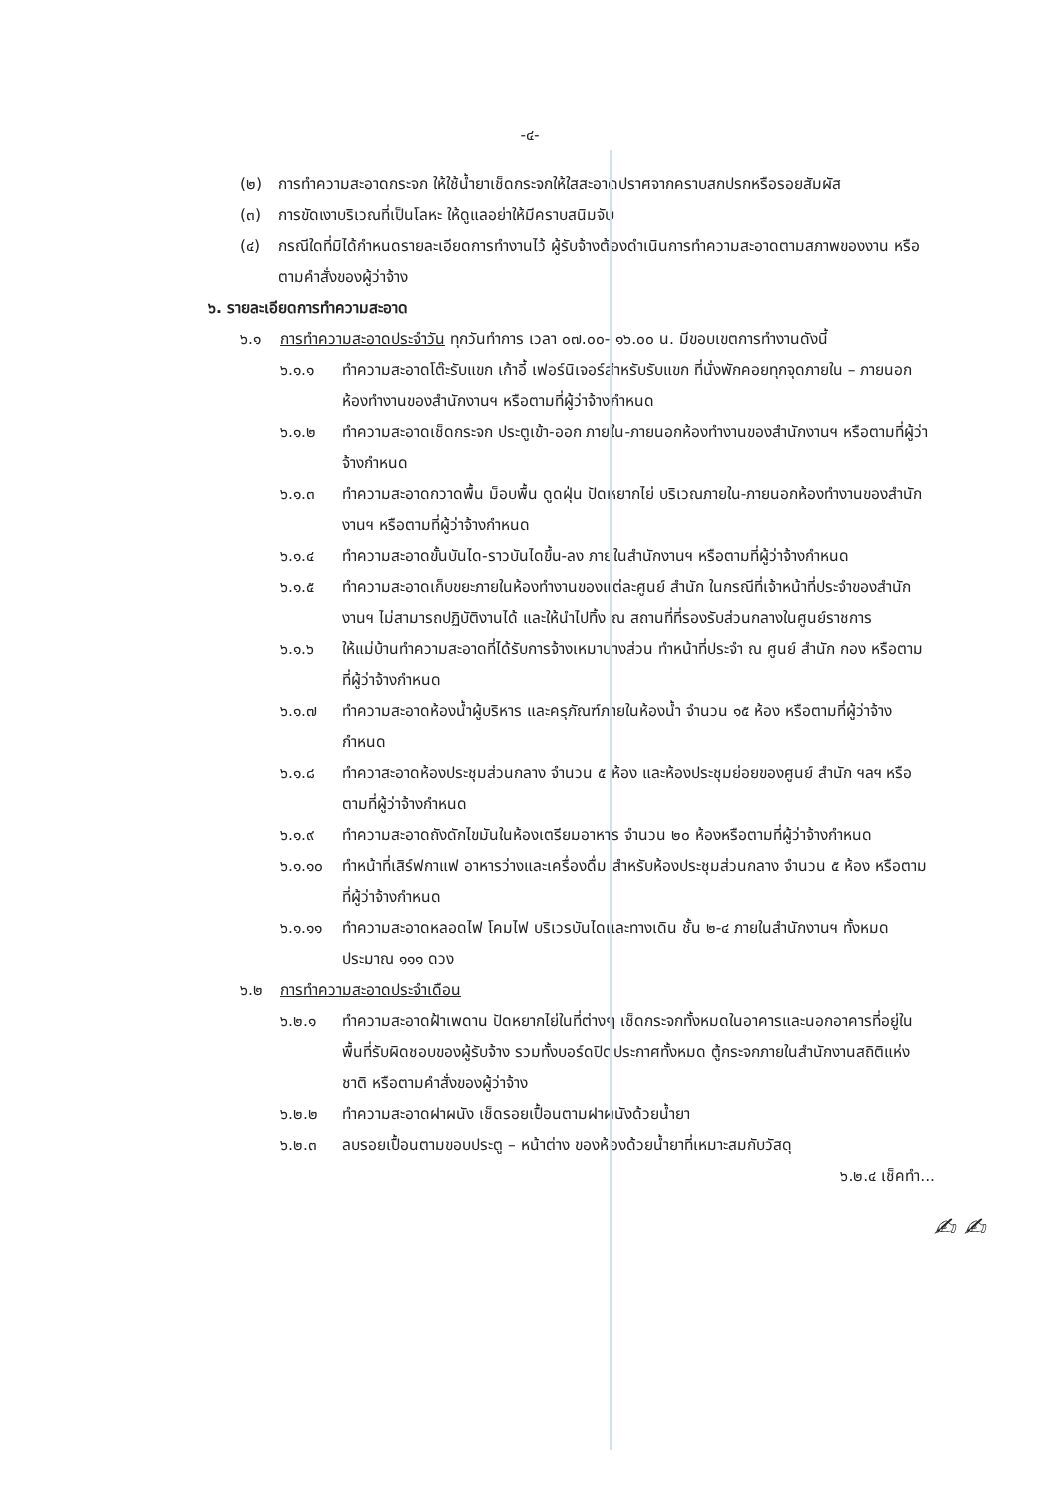-๔-
(๒) การทำความสะอาดกระจก ให้ใช้น้ำยาเช็ดกระจกให้ใสสะอาดปราศจากคราบสกปรกหรือรอยสัมผัส
(๓) การขัดเงาบริเวณที่เป็นโลหะ ให้ดูแลอย่าให้มีคราบสนิมจับ
(๔) กรณีใดที่มิได้กำหนดรายละเอียดการทำงานไว้ ผู้รับจ้างต้องดำเนินการทำความสะอาดตามสภาพของงาน หรือตามคำสั่งของผู้ว่าจ้าง
๖. รายละเอียดการทำความสะอาด
๖.๑ การทำความสะอาดประจำวัน ทุกวันทำการ เวลา ๐๗.๐๐- ๑๖.๐๐ น. มีขอบเขตการทำงานดังนี้
๖.๑.๑ ทำความสะอาดโต๊ะรับแขก เก้าอี้ เฟอร์นิเจอร์สำหรับรับแขก ที่นั่งพักคอยทุกจุดภายใน – ภายนอกห้องทำงานของสำนักงานฯ หรือตามที่ผู้ว่าจ้างกำหนด
๖.๑.๒ ทำความสะอาดเช็ดกระจก ประตูเข้า-ออก ภายใน-ภายนอกห้องทำงานของสำนักงานฯ หรือตามที่ผู้ว่าจ้างกำหนด
๖.๑.๓ ทำความสะอาดกวาดพื้น ม็อบพื้น ดูดฝุ่น ปัดหยากไย่ บริเวณภายใน-ภายนอกห้องทำงานของสำนักงานฯ หรือตามที่ผู้ว่าจ้างกำหนด
๖.๑.๔ ทำความสะอาดขั้นบันได-ราวบันไดขึ้น-ลง ภายในสำนักงานฯ หรือตามที่ผู้ว่าจ้างกำหนด
๖.๑.๕ ทำความสะอาดเก็บขยะภายในห้องทำงานของแต่ละศูนย์ สำนัก ในกรณีที่เจ้าหน้าที่ประจำของสำนักงานฯ ไม่สามารถปฏิบัติงานได้ และให้นำไปทิ้ง ณ สถานที่ที่รองรับส่วนกลางในศูนย์ราชการ
๖.๑.๖ ให้แม่บ้านทำความสะอาดที่ได้รับการจ้างเหมาบางส่วน ทำหน้าที่ประจำ ณ ศูนย์ สำนัก กอง หรือตามที่ผู้ว่าจ้างกำหนด
๖.๑.๗ ทำความสะอาดห้องน้ำผู้บริหาร และครุภัณฑ์ภายในห้องน้ำ จำนวน ๑๕ ห้อง หรือตามที่ผู้ว่าจ้างกำหนด
๖.๑.๘ ทำควาสะอาดห้องประชุมส่วนกลาง จำนวน ๕ ห้อง และห้องประชุมย่อยของศูนย์ สำนัก ฯลฯ หรือตามที่ผู้ว่าจ้างกำหนด
๖.๑.๙ ทำความสะอาดถังดักไขมันในห้องเตรียมอาหาร จำนวน ๒๐ ห้องหรือตามที่ผู้ว่าจ้างกำหนด
๖.๑.๑๐ ทำหน้าที่เสิร์ฟกาแฟ อาหารว่างและเครื่องดื่ม สำหรับห้องประชุมส่วนกลาง จำนวน ๕ ห้อง หรือตามที่ผู้ว่าจ้างกำหนด
๖.๑.๑๑ ทำความสะอาดหลอดไฟ โคมไฟ บริเวรบันไดและทางเดิน ชั้น ๒-๔ ภายในสำนักงานฯ ทั้งหมด ประมาณ ๑๑๑ ดวง
๖.๒ การทำความสะอาดประจำเดือน
๖.๒.๑ ทำความสะอาดฝ้าเพดาน ปัดหยากไย่ในที่ต่างๆ เช็ดกระจกทั้งหมดในอาคารและนอกอาคารที่อยู่ในพื้นที่รับผิดชอบของผู้รับจ้าง รวมทั้งบอร์ดปิดประกาศทั้งหมด ตู้กระจกภายในสำนักงานสถิติแห่งชาติ หรือตามคำสั่งของผู้ว่าจ้าง
๖.๒.๒ ทำความสะอาดฝาผนัง เช็ดรอยเปื้อนตามฝาผนังด้วยน้ำยา
๖.๒.๓ ลบรอยเปื้อนตามขอบประตู – หน้าต่าง ของห้องด้วยน้ำยาที่เหมาะสมกับวัสดุ
๖.๒.๔ เช็คทำ...
✍ ✍